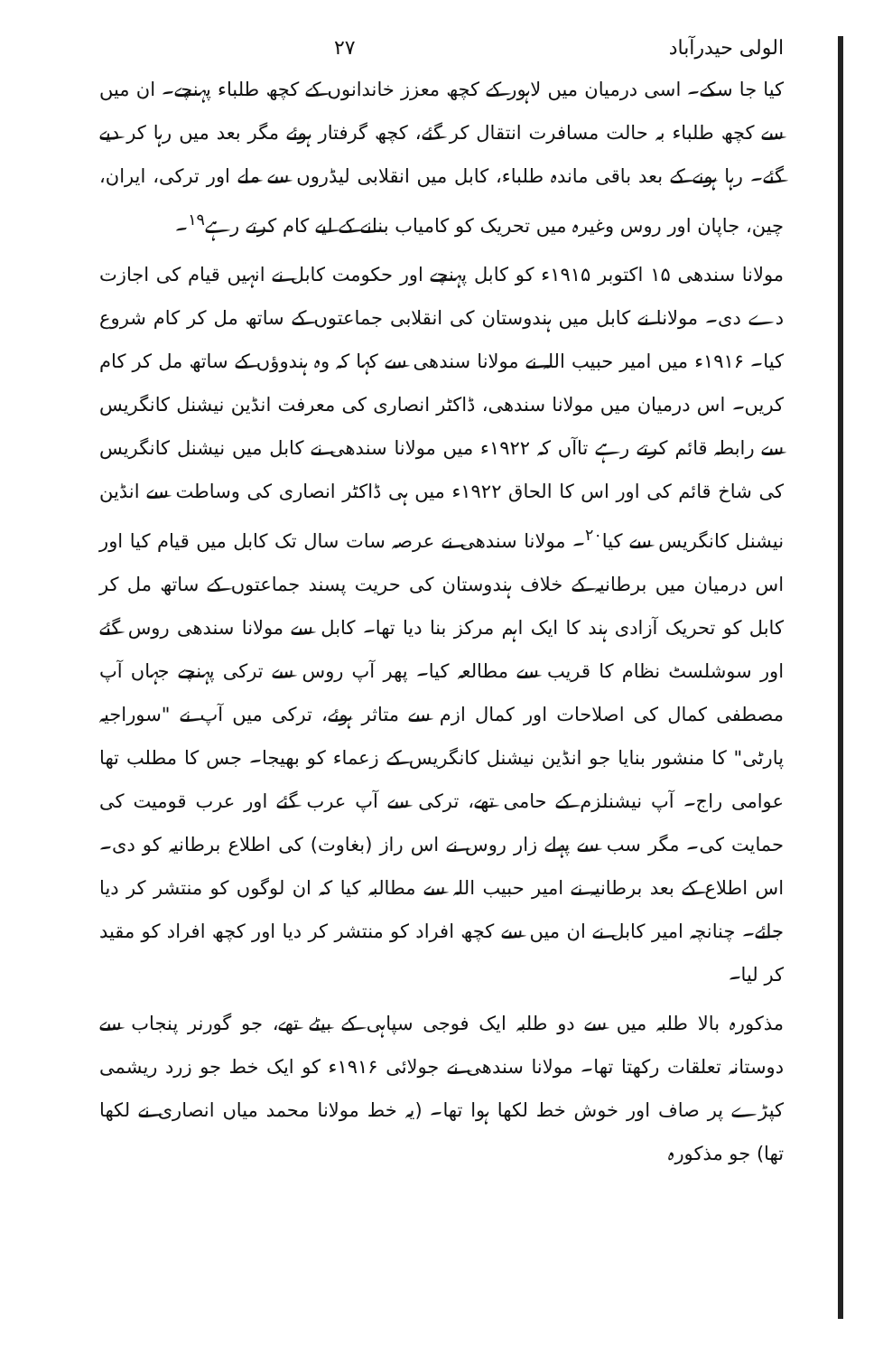الولی حیدرآباد ۲۷
کیا جا سکے۔ اسی درمیان میں لاہور کے کچھ معزز خاندانوں کے کچھ طلباء پہنچے۔ ان میں سے کچھ طلباء بہ حالت مسافرت انتقال کر گئے، کچھ گرفتار ہوئے مگر بعد میں رہا کر دیے گئے۔ رہا ہونے کے بعد باقی ماندہ طلباء، کابل میں انقلابی لیڈروں سے ملے اور ترکی، ایران، چین، جاپان اور روس وغیرہ میں تحریک کو کامیاب بنانے کے لیے کام کرتے رہے<sup>۱۹</sup>۔
مولانا سندھی ۱۵ اکتوبر ۱۹۱۵ء کو کابل پہنچے اور حکومت کابل نے انہیں قیام کی اجازت دے دی۔ مولانا نے کابل میں ہندوستان کی انقلابی جماعتوں کے ساتھ مل کر کام شروع کیا۔ ۱۹۱۶ء میں امیر حبیب اللہ نے مولانا سندھی سے کہا کہ وہ ہندوؤں کے ساتھ مل کر کام کریں۔ اس درمیان میں مولانا سندھی، ڈاکٹر انصاری کی معرفت انڈین نیشنل کانگریس سے رابطہ قائم کرتے رہے تاآں کہ ۱۹۲۲ء میں مولانا سندھی نے کابل میں نیشنل کانگریس کی شاخ قائم کی اور اس کا الحاق ۱۹۲۲ء میں ہی ڈاکٹر انصاری کی وساطت سے انڈین نیشنل کانگریس سے کیا<sup>۲۰</sup>۔ مولانا سندھی نے عرصہ سات سال تک کابل میں قیام کیا اور اس درمیان میں برطانیہ کے خلاف ہندوستان کی حریت پسند جماعتوں کے ساتھ مل کر کابل کو تحریک آزادی ہند کا ایک اہم مرکز بنا دیا تھا۔ کابل سے مولانا سندھی روس گئے اور سوشلسٹ نظام کا قریب سے مطالعہ کیا۔ پھر آپ روس سے ترکی پہنچے جہاں آپ مصطفی کمال کی اصلاحات اور کمال ازم سے متاثر ہوئے، ترکی میں آپ نے "سوراجیہ پارٹی" کا منشور بنایا جو انڈین نیشنل کانگریس کے زعماء کو بھیجا۔ جس کا مطلب تھا عوامی راج۔ آپ نیشنلزم کے حامی تھے، ترکی سے آپ عرب گئے اور عرب قومیت کی حمایت کی۔ مگر سب سے پہلے زار روس نے اس راز (بغاوت) کی اطلاع برطانیہ کو دی۔ اس اطلاع کے بعد برطانیہ نے امیر حبیب اللہ سے مطالبہ کیا کہ ان لوگوں کو منتشر کر دیا جائے۔ چنانچہ امیر کابل نے ان میں سے کچھ افراد کو منتشر کر دیا اور کچھ افراد کو مقید کر لیا۔
مذکورہ بالا طلبہ میں سے دو طلبہ ایک فوجی سپاہی کے بیٹے تھے، جو گورنر پنجاب سے دوستانہ تعلقات رکھتا تھا۔ مولانا سندھی نے جولائی ۱۹۱۶ء کو ایک خط جو زرد ریشمی کپڑے پر صاف اور خوش خط لکھا ہوا تھا۔ (یہ خط مولانا محمد میاں انصاری نے لکھا تھا) جو مذکورہ